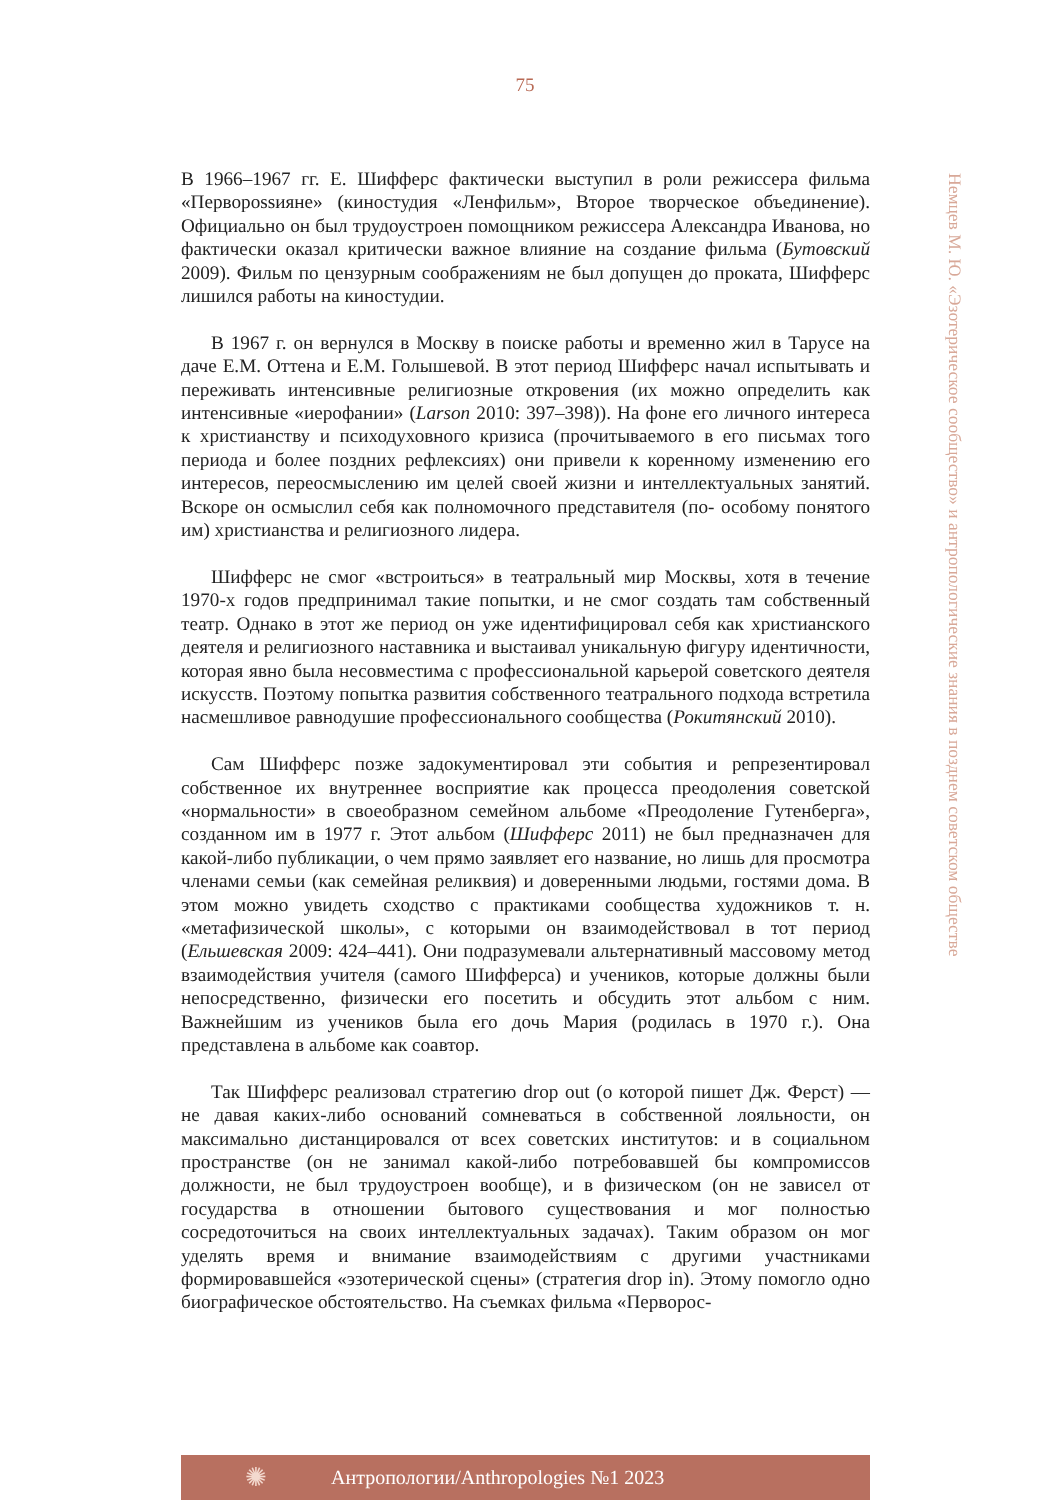75
В 1966–1967 гг. Е. Шифферс фактически выступил в роли режиссера фильма «Перворossияне» (киностудия «Ленфильм», Второе творческое объединение). Официально он был трудоустроен помощником режиссера Александра Иванова, но фактически оказал критически важное влияние на создание фильма (Бутовский 2009). Фильм по цензурным соображениям не был допущен до проката, Шифферс лишился работы на киностудии.
В 1967 г. он вернулся в Москву в поиске работы и временно жил в Тарусе на даче Е.М. Оттена и Е.М. Голышевой. В этот период Шифферс начал испытывать и переживать интенсивные религиозные откровения (их можно определить как интенсивные «иерофании» (Larson 2010: 397–398)). На фоне его личного интереса к христианству и психодуховного кризиса (прочитываемого в его письмах того периода и более поздних рефлексиях) они привели к коренному изменению его интересов, переосмыслению им целей своей жизни и интеллектуальных занятий. Вскоре он осмыслил себя как полномочного представителя (по- особому понятого им) христианства и религиозного лидера.
Шифферс не смог «встроиться» в театральный мир Москвы, хотя в течение 1970-х годов предпринимал такие попытки, и не смог создать там собственный театр. Однако в этот же период он уже идентифицировал себя как христианского деятеля и религиозного наставника и выстаивал уникальную фигуру идентичности, которая явно была несовместима с профессиональной карьерой советского деятеля искусств. Поэтому попытка развития собственного театрального подхода встретила насмешливое равнодушие профессионального сообщества (Рокитянский 2010).
Сам Шифферс позже задокументировал эти события и репрезентировал собственное их внутреннее восприятие как процесса преодоления советской «нормальности» в своеобразном семейном альбоме «Преодоление Гутенберга», созданном им в 1977 г. Этот альбом (Шифферс 2011) не был предназначен для какой-либо публикации, о чем прямо заявляет его название, но лишь для просмотра членами семьи (как семейная реликвия) и доверенными людьми, гостями дома. В этом можно увидеть сходство с практиками сообщества художников т. н. «метафизической школы», с которыми он взаимодействовал в тот период (Ельшевская 2009: 424–441). Они подразумевали альтернативный массовому метод взаимодействия учителя (самого Шифферса) и учеников, которые должны были непосредственно, физически его посетить и обсудить этот альбом с ним. Важнейшим из учеников была его дочь Мария (родилась в 1970 г.). Она представлена в альбоме как соавтор.
Так Шифферс реализовал стратегию drop out (о которой пишет Дж. Ферст) — не давая каких-либо оснований сомневаться в собственной лояльности, он максимально дистанцировался от всех советских институтов: и в социальном пространстве (он не занимал какой-либо потребовавшей бы компромиссов должности, не был трудоустроен вообще), и в физическом (он не зависел от государства в отношении бытового существования и мог полностью сосредоточиться на своих интеллектуальных задачах). Таким образом он мог уделять время и внимание взаимодействиям с другими участниками формировавшейся «эзотерической сцены» (стратегия drop in). Этому помогло одно биографическое обстоятельство. На съемках фильма «Перворос-
Немцев М. Ю. «Эзотерическое сообщество» и антропологические знания в позднем советском обществе
✺
Антропологии/Anthropologies №1 2023